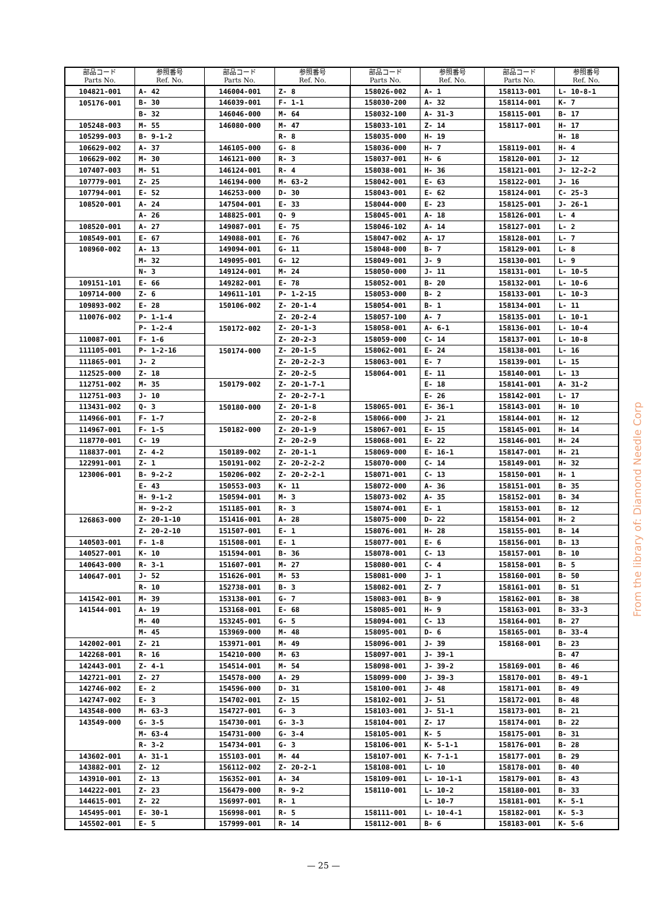| 部品コード Parts No. | 参照番号 Ref. No. | 部品コード Parts No. | 参照番号 Ref. No. | 部品コード Parts No. | 参照番号 Ref. No. | 部品コード Parts No. | 参照番号 Ref. No. |
| --- | --- | --- | --- | --- | --- | --- | --- |
| 104821-001 | A- 42 | 146004-001 | Z- 8 | 158026-002 | A- 1 | 158113-001 | L- 10-8-1 |
| 105176-001 | B- 30 | 146039-001 | F- 1-1 | 158030-200 | A- 32 | 158114-001 | K- 7 |
| | B- 32 | 146046-000 | M- 64 | 158032-100 | A- 31-3 | 158115-001 | B- 17 |
| 105248-003 | M- 55 | 146080-000 | M- 47 | 158033-101 | Z- 14 | 158117-001 | H- 17 |
| 105299-003 | B- 9-1-2 | | R- 8 | 158035-000 | H- 19 | | H- 18 |
| 106629-002 | A- 37 | 146105-000 | G- 8 | 158036-000 | H- 7 | 158119-001 | H- 4 |
| 106629-002 | M- 30 | 146121-000 | R- 3 | 158037-001 | H- 6 | 158120-001 | J- 12 |
| 107407-003 | M- 51 | 146124-001 | R- 4 | 158038-001 | H- 36 | 158121-001 | J- 12-2-2 |
| 107779-001 | Z- 25 | 146194-000 | M- 63-2 | 158042-001 | E- 63 | 158122-001 | J- 16 |
| 107794-001 | E- 52 | 146253-000 | D- 30 | 158043-001 | E- 62 | 158124-001 | C- 25-3 |
| 108520-001 | A- 24 | 147504-001 | E- 33 | 158044-000 | E- 23 | 158125-001 | J- 26-1 |
| | A- 26 | 148825-001 | Q- 9 | 158045-001 | A- 18 | 158126-001 | L- 4 |
| 108520-001 | A- 27 | 149087-001 | E- 75 | 158046-102 | A- 14 | 158127-001 | L- 2 |
| 108549-001 | E- 67 | 149088-001 | E- 76 | 158047-002 | A- 17 | 158128-001 | L- 7 |
| 108960-002 | A- 13 | 149094-001 | G- 11 | 158048-000 | B- 7 | 158129-001 | L- 8 |
| | M- 32 | 149095-001 | G- 12 | 158049-001 | J- 9 | 158130-001 | L- 9 |
| | N- 3 | 149124-001 | M- 24 | 158050-000 | J- 11 | 158131-001 | L- 10-5 |
| 109151-101 | E- 66 | 149282-001 | E- 78 | 158052-001 | B- 20 | 158132-001 | L- 10-6 |
| 109714-000 | Z- 6 | 149611-101 | P- 1-2-15 | 158053-000 | B- 2 | 158133-001 | L- 10-3 |
| 109893-002 | E- 28 | 150106-002 | Z- 20-1-4 | 158054-001 | B- 1 | 158134-001 | L- 11 |
| 110076-002 | P- 1-1-4 | | Z- 20-2-4 | 158057-100 | A- 7 | 158135-001 | L- 10-1 |
| | P- 1-2-4 | 150172-002 | Z- 20-1-3 | 158058-001 | A- 6-1 | 158136-001 | L- 10-4 |
| 110087-001 | F- 1-6 | | Z- 20-2-3 | 158059-000 | C- 14 | 158137-001 | L- 10-8 |
| 111105-001 | P- 1-2-16 | 150174-000 | Z- 20-1-5 | 158062-001 | E- 24 | 158138-001 | L- 16 |
| 111865-001 | J- 2 | | Z- 20-2-2-3 | 158063-001 | E- 7 | 158139-001 | L- 15 |
| 112525-000 | Z- 18 | | Z- 20-2-5 | 158064-001 | E- 11 | 158140-001 | L- 13 |
| 112751-002 | M- 35 | 150179-002 | Z- 20-1-7-1 | | E- 18 | 158141-001 | A- 31-2 |
| 112751-003 | J- 10 | | Z- 20-2-7-1 | | E- 26 | 158142-001 | L- 17 |
| 113431-002 | Q- 3 | 150180-000 | Z- 20-1-8 | 158065-001 | E- 36-1 | 158143-001 | H- 10 |
| 114966-001 | F- 1-7 | | Z- 20-2-8 | 158066-000 | J- 21 | 158144-001 | H- 12 |
| 114967-001 | F- 1-5 | 150182-000 | Z- 20-1-9 | 158067-001 | E- 15 | 158145-001 | H- 14 |
| 118770-001 | C- 19 | | Z- 20-2-9 | 158068-001 | E- 22 | 158146-001 | H- 24 |
| 118837-001 | Z- 4-2 | 150189-002 | Z- 20-1-1 | 158069-000 | E- 16-1 | 158147-001 | H- 21 |
| 122991-001 | Z- 1 | 150191-002 | Z- 20-2-2-2 | 158070-000 | C- 14 | 158149-001 | H- 32 |
| 123006-001 | B- 9-2-2 | 150206-002 | Z- 20-2-2-1 | 158071-001 | C- 13 | 158150-001 | H- 1 |
| | E- 43 | 150553-003 | K- 11 | 158072-000 | A- 36 | 158151-001 | B- 35 |
| | H- 9-1-2 | 150594-001 | M- 3 | 158073-002 | A- 35 | 158152-001 | B- 34 |
| | H- 9-2-2 | 151185-001 | R- 3 | 158074-001 | E- 1 | 158153-001 | B- 12 |
| 126863-000 | Z- 20-1-10 | 151416-001 | A- 28 | 158075-000 | D- 22 | 158154-001 | H- 2 |
| | Z- 20-2-10 | 151507-001 | E- 1 | 158076-001 | H- 28 | 158155-001 | B- 14 |
| 140503-001 | F- 1-8 | 151508-001 | E- 1 | 158077-001 | E- 6 | 158156-001 | B- 13 |
| 140527-001 | K- 10 | 151594-001 | B- 36 | 158078-001 | C- 13 | 158157-001 | B- 10 |
| 140643-000 | R- 3-1 | 151607-001 | M- 27 | 158080-001 | C- 4 | 158158-001 | B- 5 |
| 140647-001 | J- 52 | 151626-001 | M- 53 | 158081-000 | J- 1 | 158160-001 | B- 50 |
| | R- 10 | 152738-001 | B- 3 | 158082-001 | Z- 7 | 158161-001 | B- 51 |
| 141542-001 | M- 39 | 153138-001 | G- 7 | 158083-001 | B- 9 | 158162-001 | B- 38 |
| 141544-001 | A- 19 | 153168-001 | E- 68 | 158085-001 | H- 9 | 158163-001 | B- 33-3 |
| | M- 40 | 153245-001 | G- 5 | 158094-001 | C- 13 | 158164-001 | B- 27 |
| | M- 45 | 153969-000 | M- 48 | 158095-001 | D- 6 | 158165-001 | B- 33-4 |
| 142002-001 | Z- 21 | 153971-001 | M- 49 | 158096-001 | J- 39 | 158168-001 | B- 23 |
| 142268-001 | R- 16 | 154210-000 | M- 63 | 158097-001 | J- 39-1 | | B- 47 |
| 142443-001 | Z- 4-1 | 154514-001 | M- 54 | 158098-001 | J- 39-2 | 158169-001 | B- 46 |
| 142721-001 | Z- 27 | 154578-000 | A- 29 | 158099-000 | J- 39-3 | 158170-001 | B- 49-1 |
| 142746-002 | E- 2 | 154596-000 | D- 31 | 158100-001 | J- 48 | 158171-001 | B- 49 |
| 142747-002 | E- 3 | 154702-001 | Z- 15 | 158102-001 | J- 51 | 158172-001 | B- 48 |
| 143548-000 | M- 63-3 | 154727-001 | G- 3 | 158103-001 | J- 51-1 | 158173-001 | B- 21 |
| 143549-000 | G- 3-5 | 154730-001 | G- 3-3 | 158104-001 | Z- 17 | 158174-001 | B- 22 |
| | M- 63-4 | 154731-000 | G- 3-4 | 158105-001 | K- 5 | 158175-001 | B- 31 |
| | R- 3-2 | 154734-001 | G- 3 | 158106-001 | K- 5-1-1 | 158176-001 | B- 28 |
| 143602-001 | A- 31-1 | 155103-001 | M- 44 | 158107-001 | K- 7-1-1 | 158177-001 | B- 29 |
| 143882-001 | Z- 12 | 156112-002 | Z- 20-2-1 | 158108-001 | L- 10 | 158178-001 | B- 40 |
| 143910-001 | Z- 13 | 156352-001 | A- 34 | 158109-001 | L- 10-1-1 | 158179-001 | B- 43 |
| 144222-001 | Z- 23 | 156479-000 | R- 9-2 | 158110-001 | L- 10-2 | 158180-001 | B- 33 |
| 144615-001 | Z- 22 | 156997-001 | R- 1 | | L- 10-7 | 158181-001 | K- 5-1 |
| 145495-001 | E- 30-1 | 156998-001 | R- 5 | 158111-001 | L- 10-4-1 | 158182-001 | K- 5-3 |
| 145502-001 | E- 5 | 157999-001 | R- 14 | 158112-001 | B- 6 | 158183-001 | K- 5-6 |
From the library of: Diamond Needle Corp
— 25 —